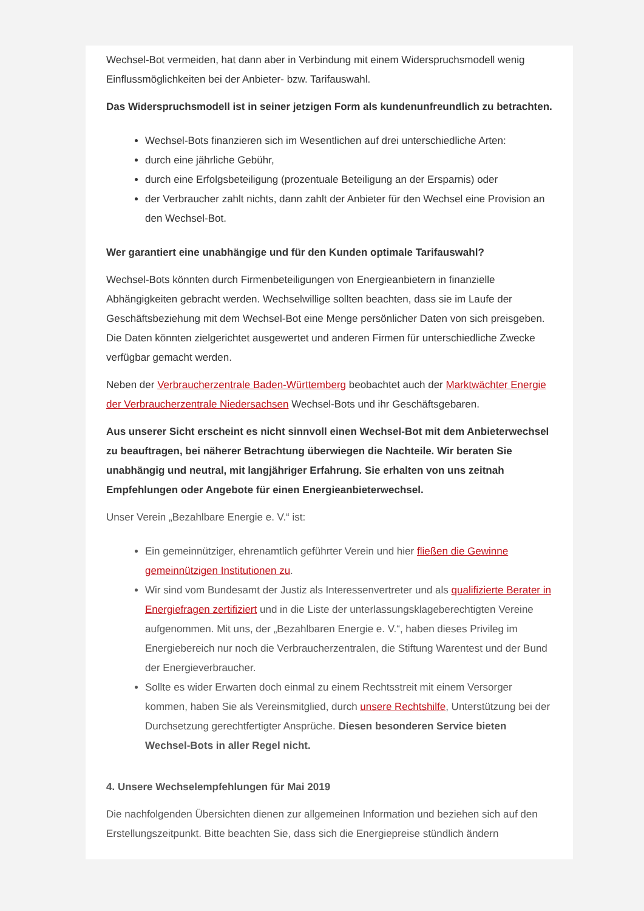Wechsel-Bot vermeiden, hat dann aber in Verbindung mit einem Widerspruchsmodell wenig Einflussmöglichkeiten bei der Anbieter- bzw. Tarifauswahl.
Das Widerspruchsmodell ist in seiner jetzigen Form als kundenunfreundlich zu betrachten.
Wechsel-Bots finanzieren sich im Wesentlichen auf drei unterschiedliche Arten:
durch eine jährliche Gebühr,
durch eine Erfolgsbeteiligung (prozentuale Beteiligung an der Ersparnis) oder
der Verbraucher zahlt nichts, dann zahlt der Anbieter für den Wechsel eine Provision an den Wechsel-Bot.
Wer garantiert eine unabhängige und für den Kunden optimale Tarifauswahl?
Wechsel-Bots könnten durch Firmenbeteiligungen von Energieanbietern in finanzielle Abhängigkeiten gebracht werden. Wechselwillige sollten beachten, dass sie im Laufe der Geschäftsbeziehung mit dem Wechsel-Bot eine Menge persönlicher Daten von sich preisgeben. Die Daten könnten zielgerichtet ausgewertet und anderen Firmen für unterschiedliche Zwecke verfügbar gemacht werden.
Neben der Verbraucherzentrale Baden-Württemberg beobachtet auch der Marktwächter Energie der Verbraucherzentrale Niedersachsen Wechsel-Bots und ihr Geschäftsgebaren.
Aus unserer Sicht erscheint es nicht sinnvoll einen Wechsel-Bot mit dem Anbieterwechsel zu beauftragen, bei näherer Betrachtung überwiegen die Nachteile. Wir beraten Sie unabhängig und neutral, mit langjähriger Erfahrung. Sie erhalten von uns zeitnah Empfehlungen oder Angebote für einen Energieanbieterwechsel.
Unser Verein „Bezahlbare Energie e. V.“ ist:
Ein gemeinnütziger, ehrenamtlich geführter Verein und hier fließen die Gewinne gemeinnützigen Institutionen zu.
Wir sind vom Bundesamt der Justiz als Interessenvertreter und als qualifizierte Berater in Energiefragen zertifiziert und in die Liste der unterlassungsklageberechtigten Vereine aufgenommen. Mit uns, der „Bezahlbaren Energie e. V.“, haben dieses Privileg im Energiebereich nur noch die Verbraucherzentralen, die Stiftung Warentest und der Bund der Energieverbraucher.
Sollte es wider Erwarten doch einmal zu einem Rechtsstreit mit einem Versorger kommen, haben Sie als Vereinsmitglied, durch unsere Rechtshilfe, Unterstützung bei der Durchsetzung gerechtfertigter Ansprüche. Diesen besonderen Service bieten Wechsel-Bots in aller Regel nicht.
4. Unsere Wechselempfehlungen für Mai 2019
Die nachfolgenden Übersichten dienen zur allgemeinen Information und beziehen sich auf den Erstellungszeitpunkt. Bitte beachten Sie, dass sich die Energiepreise stündlich ändern